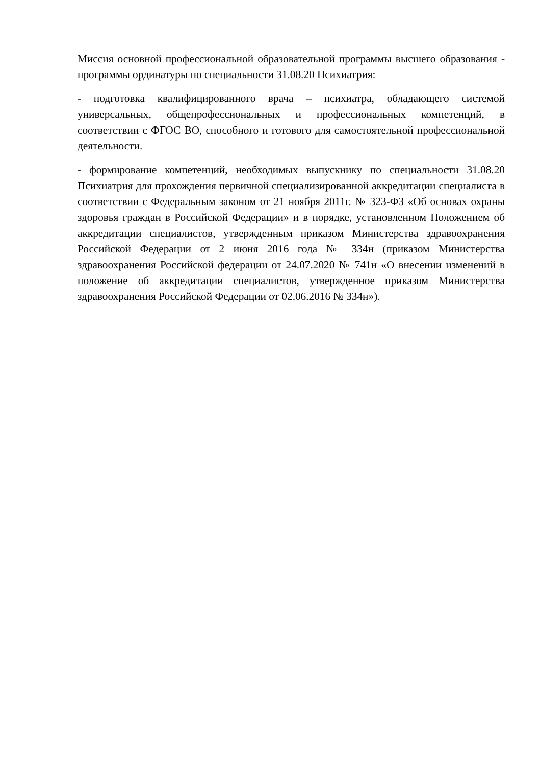Миссия основной профессиональной образовательной программы высшего образования - программы ординатуры по специальности 31.08.20 Психиатрия:
- подготовка квалифицированного врача – психиатра, обладающего системой универсальных, общепрофессиональных и профессиональных компетенций, в соответствии с ФГОС ВО, способного и готового для самостоятельной профессиональной деятельности.
- формирование компетенций, необходимых выпускнику по специальности 31.08.20 Психиатрия для прохождения первичной специализированной аккредитации специалиста в соответствии с Федеральным законом от 21 ноября 2011г. № 323-ФЗ «Об основах охраны здоровья граждан в Российской Федерации» и в порядке, установленном Положением об аккредитации специалистов, утвержденным приказом Министерства здравоохранения Российской Федерации от 2 июня 2016 года № 334н (приказом Министерства здравоохранения Российской федерации от 24.07.2020 № 741н «О внесении изменений в положение об аккредитации специалистов, утвержденное приказом Министерства здравоохранения Российской Федерации от 02.06.2016 № 334н»).